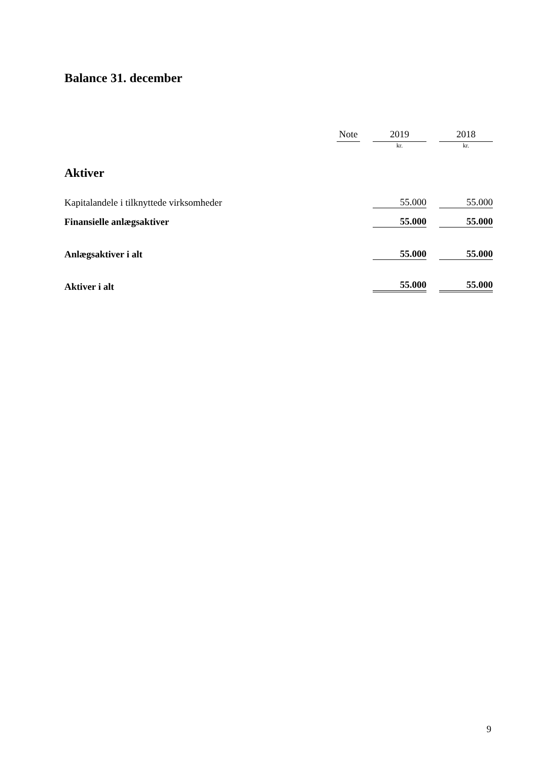Balance 31. december
| | Note | | 2019 | | 2018 |
| | | | kr. | | kr. |
| Aktiver | | | | | |
| Kapitalandele i tilknyttede virksomheder | | | 55.000 | | 55.000 |
| Finansielle anlægsaktiver | | | 55.000 | | 55.000 |
| Anlægsaktiver i alt | | | 55.000 | | 55.000 |
| Aktiver i alt | | | 55.000 | | 55.000 |
9